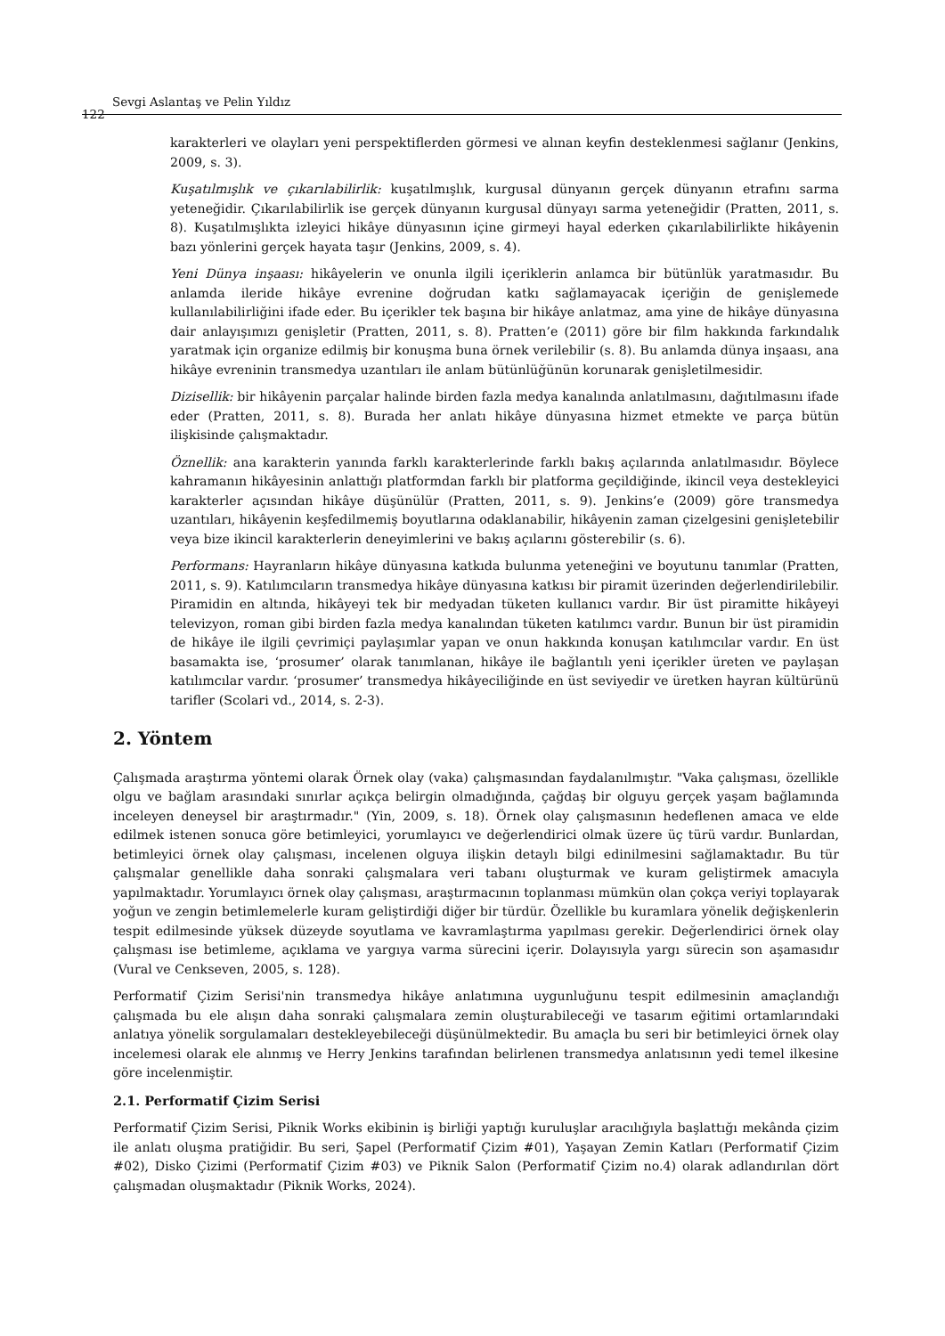122
Sevgi Aslantaş ve Pelin Yıldız
karakterleri ve olayları yeni perspektiflerden görmesi ve alınan keyfin desteklenmesi sağlanır (Jenkins, 2009, s. 3).
Kuşatılmışlık ve çıkarılabilirlik: kuşatılmışlık, kurgusal dünyanın gerçek dünyanın etrafını sarma yeteneğidir. Çıkarılabilirlik ise gerçek dünyanın kurgusal dünyayı sarma yeteneğidir (Pratten, 2011, s. 8). Kuşatılmışlıkta izleyici hikâye dünyasının içine girmeyi hayal ederken çıkarılabilirlikte hikâyenin bazı yönlerini gerçek hayata taşır (Jenkins, 2009, s. 4).
Yeni Dünya inşaası: hikâyelerin ve onunla ilgili içeriklerin anlamca bir bütünlük yaratmasıdır. Bu anlamda ileride hikâye evrenine doğrudan katkı sağlamayacak içeriğin de genişlemede kullanılabilirliğini ifade eder. Bu içerikler tek başına bir hikâye anlatmaz, ama yine de hikâye dünyasına dair anlayışımızı genişletir (Pratten, 2011, s. 8). Pratten’e (2011) göre bir film hakkında farkındalık yaratmak için organize edilmiş bir konuşma buna örnek verilebilir (s. 8). Bu anlamda dünya inşaası, ana hikâye evreninin transmedya uzantıları ile anlam bütünlüğünün korunarak genişletilmesidir.
Dizisellik: bir hikâyenin parçalar halinde birden fazla medya kanalında anlatılmasını, dağıtılmasını ifade eder (Pratten, 2011, s. 8). Burada her anlatı hikâye dünyasına hizmet etmekte ve parça bütün ilişkisinde çalışmaktadır.
Öznellik: ana karakterin yanında farklı karakterlerinde farklı bakış açılarında anlatılmasıdır. Böylece kahramanın hikâyesinin anlattığı platformdan farklı bir platforma geçildiğinde, ikincil veya destekleyici karakterler açısından hikâye düşünülür (Pratten, 2011, s. 9). Jenkins’e (2009) göre transmedya uzantıları, hikâyenin keşfedilmemiş boyutlarına odaklanabilir, hikâyenin zaman çizelgesini genişletebilir veya bize ikincil karakterlerin deneyimlerini ve bakış açılarını gösterebilir (s. 6).
Performans: Hayranların hikâye dünyasına katkıda bulunma yeteneğini ve boyutunu tanımlar (Pratten, 2011, s. 9). Katılımcıların transmedya hikâye dünyasına katkısı bir piramit üzerinden değerlendirilebilir. Piramidin en altında, hikâyeyi tek bir medyadan tüketen kullanıcı vardır. Bir üst piramitte hikâyeyi televizyon, roman gibi birden fazla medya kanalından tüketen katılımcı vardır. Bunun bir üst piramidin de hikâye ile ilgili çevrimiçi paylaşımlar yapan ve onun hakkında konuşan katılımcılar vardır. En üst basamakta ise, ‘prosumer’ olarak tanımlanan, hikâye ile bağlantılı yeni içerikler üreten ve paylaşan katılımcılar vardır. ‘prosumer’ transmedya hikâyeciliğinde en üst seviyedir ve üretken hayran kültürünü tarifler (Scolari vd., 2014, s. 2-3).
2. Yöntem
Çalışmada araştırma yöntemi olarak Örnek olay (vaka) çalışmasından faydalanılmıştır. "Vaka çalışması, özellikle olgu ve bağlam arasındaki sınırlar açıkça belirgin olmadığında, çağdaş bir olguyu gerçek yaşam bağlamında inceleyen deneysel bir araştırmadır." (Yin, 2009, s. 18). Örnek olay çalışmasının hedeflenen amaca ve elde edilmek istenen sonuca göre betimleyici, yorumlayıcı ve değerlendirici olmak üzere üç türü vardır. Bunlardan, betimleyici örnek olay çalışması, incelenen olguya ilişkin detaylı bilgi edinilmesini sağlamaktadır. Bu tür çalışmalar genellikle daha sonraki çalışmalara veri tabanı oluşturmak ve kuram geliştirmek amacıyla yapılmaktadır. Yorumlayıcı örnek olay çalışması, araştırmacının toplanması mümkün olan çokça veriyi toplayarak yoğun ve zengin betimlemelerle kuram geliştirdiği diğer bir türdür. Özellikle bu kuramlara yönelik değişkenlerin tespit edilmesinde yüksek düzeyde soyutlama ve kavramlaştırma yapılması gerekir. Değerlendirici örnek olay çalışması ise betimleme, açıklama ve yargıya varma sürecini içerir. Dolayısıyla yargı sürecin son aşamasıdır (Vural ve Cenkseven, 2005, s. 128).
Performatif Çizim Serisi'nin transmedya hikâye anlatımına uygunluğunu tespit edilmesinin amaçlandığı çalışmada bu ele alışın daha sonraki çalışmalara zemin oluşturabileceği ve tasarım eğitimi ortamlarındaki anlatıya yönelik sorgulamaları destekleyebileceği düşünülmektedir. Bu amaçla bu seri bir betimleyici örnek olay incelemesi olarak ele alınmış ve Herry Jenkins tarafından belirlenen transmedya anlatısının yedi temel ilkesine göre incelenmiştir.
2.1. Performatif Çizim Serisi
Performatif Çizim Serisi, Piknik Works ekibinin iş birliği yaptığı kuruluşlar aracılığıyla başlattığı mekânda çizim ile anlatı oluşma pratiğidir. Bu seri, Şapel (Performatif Çizim #01), Yaşayan Zemin Katları (Performatif Çizim #02), Disko Çizimi (Performatif Çizim #03) ve Piknik Salon (Performatif Çizim no.4) olarak adlandırılan dört çalışmadan oluşmaktadır (Piknik Works, 2024).